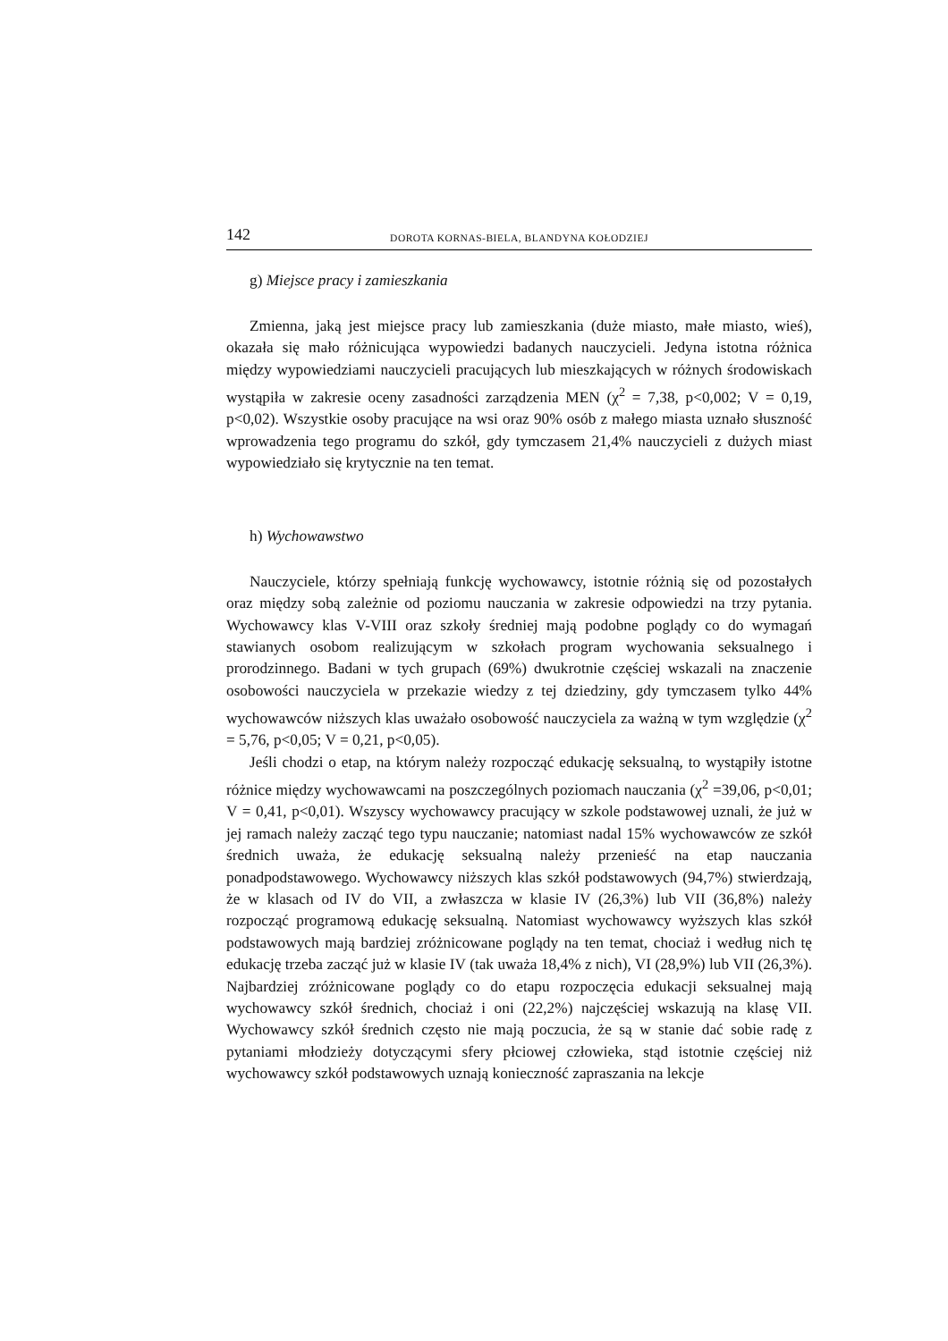142 DOROTA KORNAS-BIELA, BLANDYNA KOŁODZIEJ
g) Miejsce pracy i zamieszkania
Zmienna, jaką jest miejsce pracy lub zamieszkania (duże miasto, małe miasto, wieś), okazała się mało różnicująca wypowiedzi badanych nauczycieli. Jedyna istotna różnica między wypowiedziami nauczycieli pracujących lub mieszkających w różnych środowiskach wystąpiła w zakresie oceny zasadności zarządzenia MEN (χ<sup>2</sup> = 7,38, p<0,002; V = 0,19, p<0,02). Wszystkie osoby pracujące na wsi oraz 90% osób z małego miasta uznało słuszność wprowadzenia tego programu do szkół, gdy tymczasem 21,4% nauczycieli z dużych miast wypowiedziało się krytycznie na ten temat.
h) Wychowawstwo
Nauczyciele, którzy spełniają funkcję wychowawcy, istotnie różnią się od pozostałych oraz między sobą zależnie od poziomu nauczania w zakresie odpowiedzi na trzy pytania. Wychowawcy klas V-VIII oraz szkoły średniej mają podobne poglądy co do wymagań stawianych osobom realizującym w szkołach program wychowania seksualnego i prorodzinnego. Badani w tych grupach (69%) dwukrotnie częściej wskazali na znaczenie osobowości nauczyciela w przekazie wiedzy z tej dziedziny, gdy tymczasem tylko 44% wychowawców niższych klas uważało osobowość nauczyciela za ważną w tym względzie (χ<sup>2</sup> = 5,76, p<0,05; V = 0,21, p<0,05).
Jeśli chodzi o etap, na którym należy rozpocząć edukację seksualną, to wystąpiły istotne różnice między wychowawcami na poszczególnych poziomach nauczania (χ<sup>2</sup> =39,06, p<0,01; V = 0,41, p<0,01). Wszyscy wychowawcy pracujący w szkole podstawowej uznali, że już w jej ramach należy zacząć tego typu nauczanie; natomiast nadal 15% wychowawców ze szkół średnich uważa, że edukację seksualną należy przenieść na etap nauczania ponadpodstawowego. Wychowawcy niższych klas szkół podstawowych (94,7%) stwierdzają, że w klasach od IV do VII, a zwłaszcza w klasie IV (26,3%) lub VII (36,8%) należy rozpocząć programową edukację seksualną. Natomiast wychowawcy wyższych klas szkół podstawowych mają bardziej zróżnicowane poglądy na ten temat, chociaż i według nich tę edukację trzeba zacząć już w klasie IV (tak uważa 18,4% z nich), VI (28,9%) lub VII (26,3%). Najbardziej zróżnicowane poglądy co do etapu rozpoczęcia edukacji seksualnej mają wychowawcy szkół średnich, chociaż i oni (22,2%) najczęściej wskazują na klasę VII. Wychowawcy szkół średnich często nie mają poczucia, że są w stanie dać sobie radę z pytaniami młodzieży dotyczącymi sfery płciowej człowieka, stąd istotnie częściej niż wychowawcy szkół podstawowych uznają konieczność zapraszania na lekcje